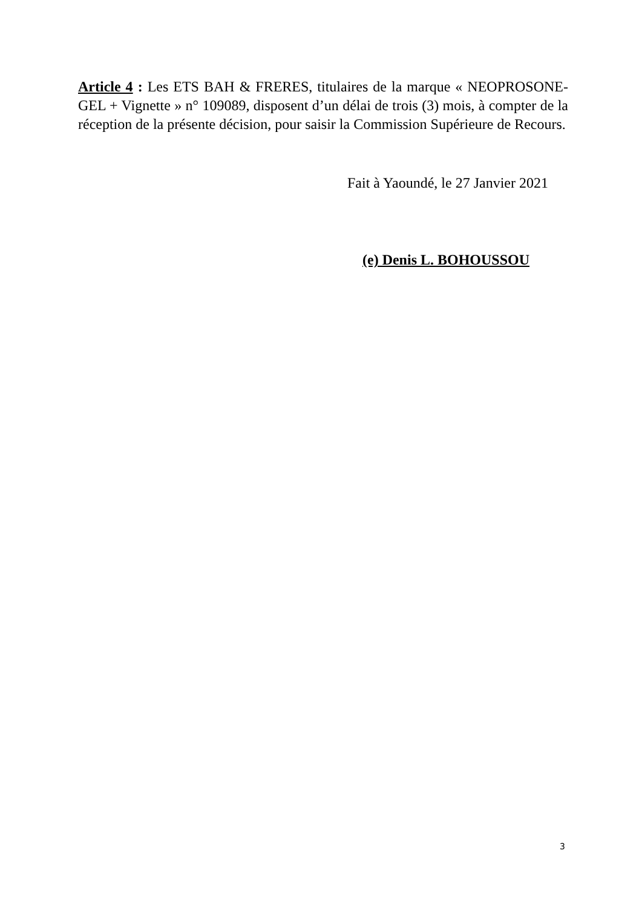Article 4 : Les ETS BAH & FRERES, titulaires de la marque « NEOPROSONE-GEL + Vignette » n° 109089, disposent d’un délai de trois (3) mois, à compter de la réception de la présente décision, pour saisir la Commission Supérieure de Recours.
Fait à Yaoundé, le 27 Janvier 2021
(e) Denis L. BOHOUSSOU
3